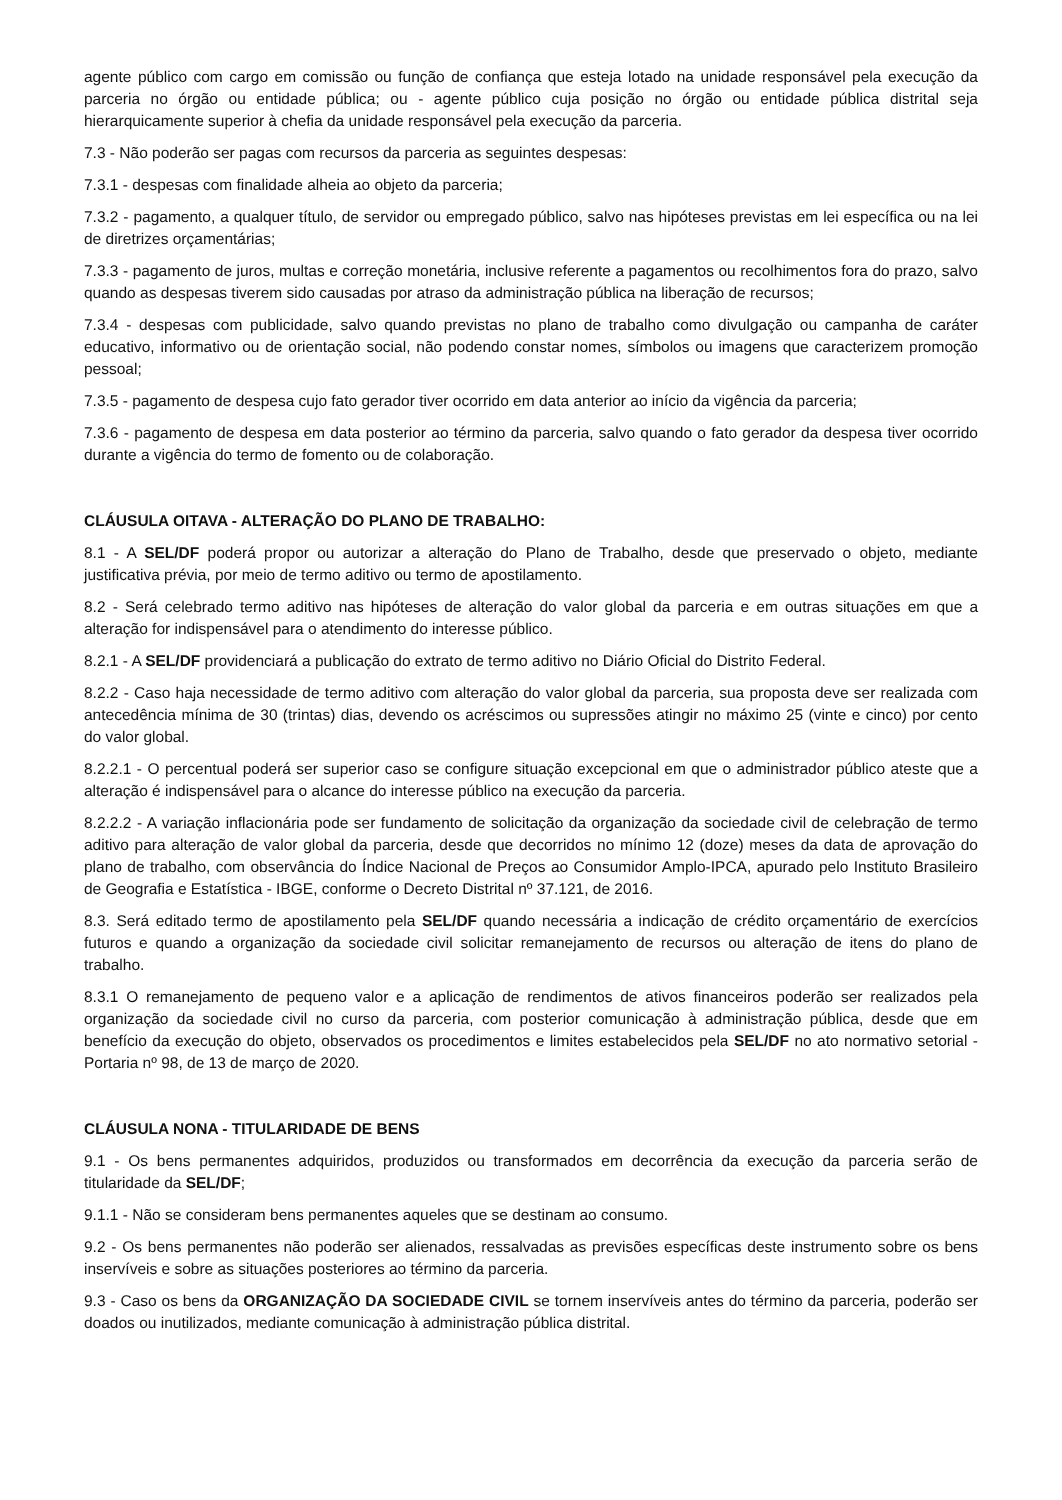agente público com cargo em comissão ou função de confiança que esteja lotado na unidade responsável pela execução da parceria no órgão ou entidade pública; ou - agente público cuja posição no órgão ou entidade pública distrital seja hierarquicamente superior à chefia da unidade responsável pela execução da parceria.
7.3 - Não poderão ser pagas com recursos da parceria as seguintes despesas:
7.3.1 - despesas com finalidade alheia ao objeto da parceria;
7.3.2 - pagamento, a qualquer título, de servidor ou empregado público, salvo nas hipóteses previstas em lei específica ou na lei de diretrizes orçamentárias;
7.3.3 - pagamento de juros, multas e correção monetária, inclusive referente a pagamentos ou recolhimentos fora do prazo, salvo quando as despesas tiverem sido causadas por atraso da administração pública na liberação de recursos;
7.3.4 - despesas com publicidade, salvo quando previstas no plano de trabalho como divulgação ou campanha de caráter educativo, informativo ou de orientação social, não podendo constar nomes, símbolos ou imagens que caracterizem promoção pessoal;
7.3.5 - pagamento de despesa cujo fato gerador tiver ocorrido em data anterior ao início da vigência da parceria;
7.3.6 - pagamento de despesa em data posterior ao término da parceria, salvo quando o fato gerador da despesa tiver ocorrido durante a vigência do termo de fomento ou de colaboração.
CLÁUSULA OITAVA - ALTERAÇÃO DO PLANO DE TRABALHO:
8.1 - A SEL/DF poderá propor ou autorizar a alteração do Plano de Trabalho, desde que preservado o objeto, mediante justificativa prévia, por meio de termo aditivo ou termo de apostilamento.
8.2 - Será celebrado termo aditivo nas hipóteses de alteração do valor global da parceria e em outras situações em que a alteração for indispensável para o atendimento do interesse público.
8.2.1 - A SEL/DF providenciará a publicação do extrato de termo aditivo no Diário Oficial do Distrito Federal.
8.2.2 - Caso haja necessidade de termo aditivo com alteração do valor global da parceria, sua proposta deve ser realizada com antecedência mínima de 30 (trintas) dias, devendo os acréscimos ou supressões atingir no máximo 25 (vinte e cinco) por cento do valor global.
8.2.2.1 - O percentual poderá ser superior caso se configure situação excepcional em que o administrador público ateste que a alteração é indispensável para o alcance do interesse público na execução da parceria.
8.2.2.2 - A variação inflacionária pode ser fundamento de solicitação da organização da sociedade civil de celebração de termo aditivo para alteração de valor global da parceria, desde que decorridos no mínimo 12 (doze) meses da data de aprovação do plano de trabalho, com observância do Índice Nacional de Preços ao Consumidor Amplo-IPCA, apurado pelo Instituto Brasileiro de Geografia e Estatística - IBGE, conforme o Decreto Distrital nº 37.121, de 2016.
8.3. Será editado termo de apostilamento pela SEL/DF quando necessária a indicação de crédito orçamentário de exercícios futuros e quando a organização da sociedade civil solicitar remanejamento de recursos ou alteração de itens do plano de trabalho.
8.3.1 O remanejamento de pequeno valor e a aplicação de rendimentos de ativos financeiros poderão ser realizados pela organização da sociedade civil no curso da parceria, com posterior comunicação à administração pública, desde que em benefício da execução do objeto, observados os procedimentos e limites estabelecidos pela SEL/DF no ato normativo setorial - Portaria nº 98, de 13 de março de 2020.
CLÁUSULA NONA - TITULARIDADE DE BENS
9.1 - Os bens permanentes adquiridos, produzidos ou transformados em decorrência da execução da parceria serão de titularidade da SEL/DF;
9.1.1 - Não se consideram bens permanentes aqueles que se destinam ao consumo.
9.2 - Os bens permanentes não poderão ser alienados, ressalvadas as previsões específicas deste instrumento sobre os bens inservíveis e sobre as situações posteriores ao término da parceria.
9.3 - Caso os bens da ORGANIZAÇÃO DA SOCIEDADE CIVIL se tornem inservíveis antes do término da parceria, poderão ser doados ou inutilizados, mediante comunicação à administração pública distrital.